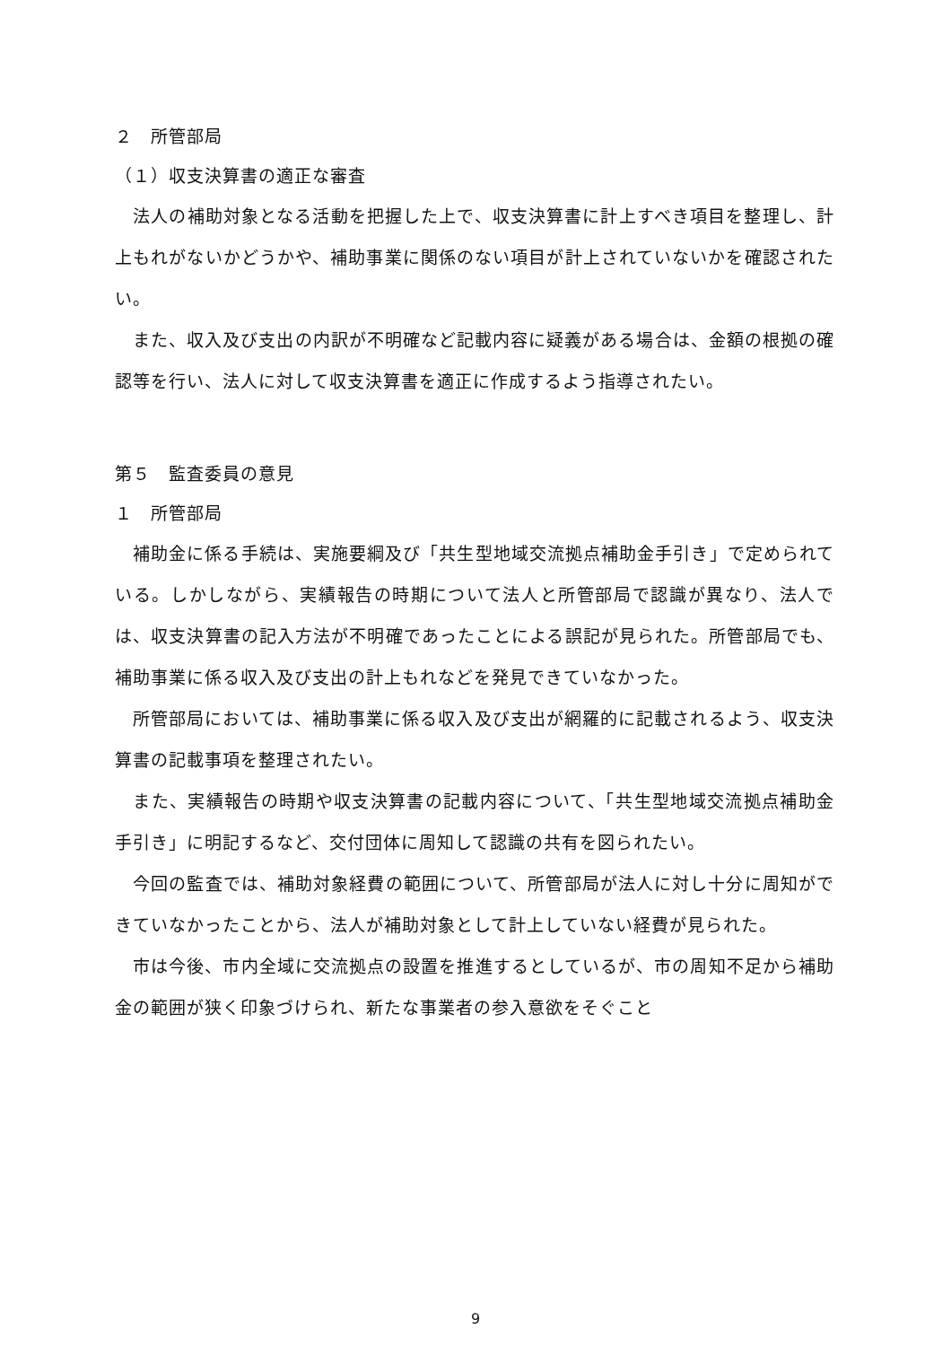２　所管部局
（１）収支決算書の適正な審査
　法人の補助対象となる活動を把握した上で、収支決算書に計上すべき項目を整理し、計上もれがないかどうかや、補助事業に関係のない項目が計上されていないかを確認されたい。
　また、収入及び支出の内訳が不明確など記載内容に疑義がある場合は、金額の根拠の確認等を行い、法人に対して収支決算書を適正に作成するよう指導されたい。
第５　監査委員の意見
１　所管部局
　補助金に係る手続は、実施要綱及び「共生型地域交流拠点補助金手引き」で定められている。しかしながら、実績報告の時期について法人と所管部局で認識が異なり、法人では、収支決算書の記入方法が不明確であったことによる誤記が見られた。所管部局でも、補助事業に係る収入及び支出の計上もれなどを発見できていなかった。
　所管部局においては、補助事業に係る収入及び支出が網羅的に記載されるよう、収支決算書の記載事項を整理されたい。
　また、実績報告の時期や収支決算書の記載内容について、「共生型地域交流拠点補助金手引き」に明記するなど、交付団体に周知して認識の共有を図られたい。
　今回の監査では、補助対象経費の範囲について、所管部局が法人に対し十分に周知ができていなかったことから、法人が補助対象として計上していない経費が見られた。
　市は今後、市内全域に交流拠点の設置を推進するとしているが、市の周知不足から補助金の範囲が狭く印象づけられ、新たな事業者の参入意欲をそぐこと
9